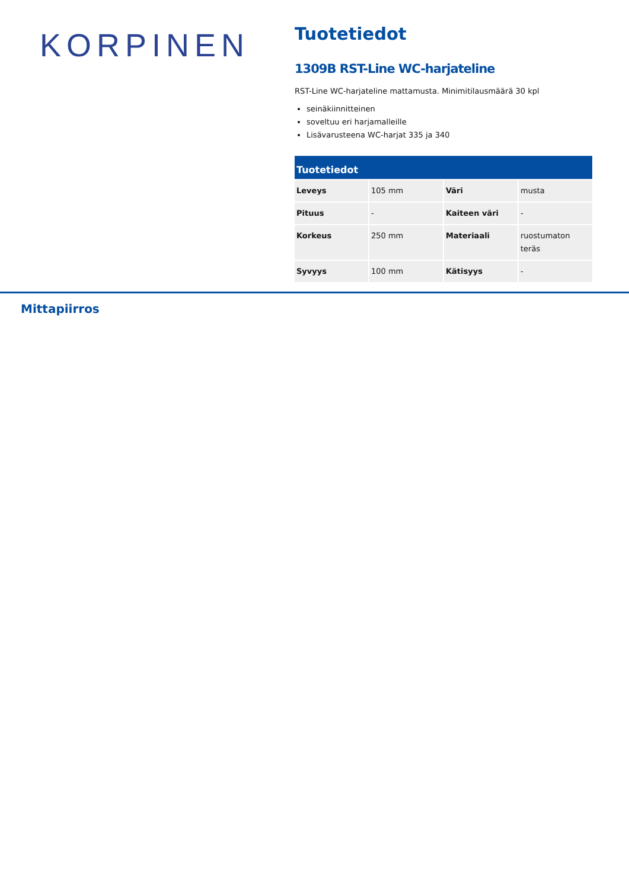KORPINEN
Tuotetiedot
1309B RST-Line WC-harjateline
RST-Line WC-harjateline mattamusta. Minimitilausmäärä 30 kpl
seinäkiinnitteinen
soveltuu eri harjamalleille
Lisävarusteena WC-harjat 335 ja 340
| Tuotetiedot | | | |
| --- | --- | --- | --- |
| Leveys | 105 mm | Väri | musta |
| Pituus | - | Kaiteen väri | - |
| Korkeus | 250 mm | Materiaali | ruostumaton teräs |
| Syvyys | 100 mm | Kätisyys | - |
Mittapiirros